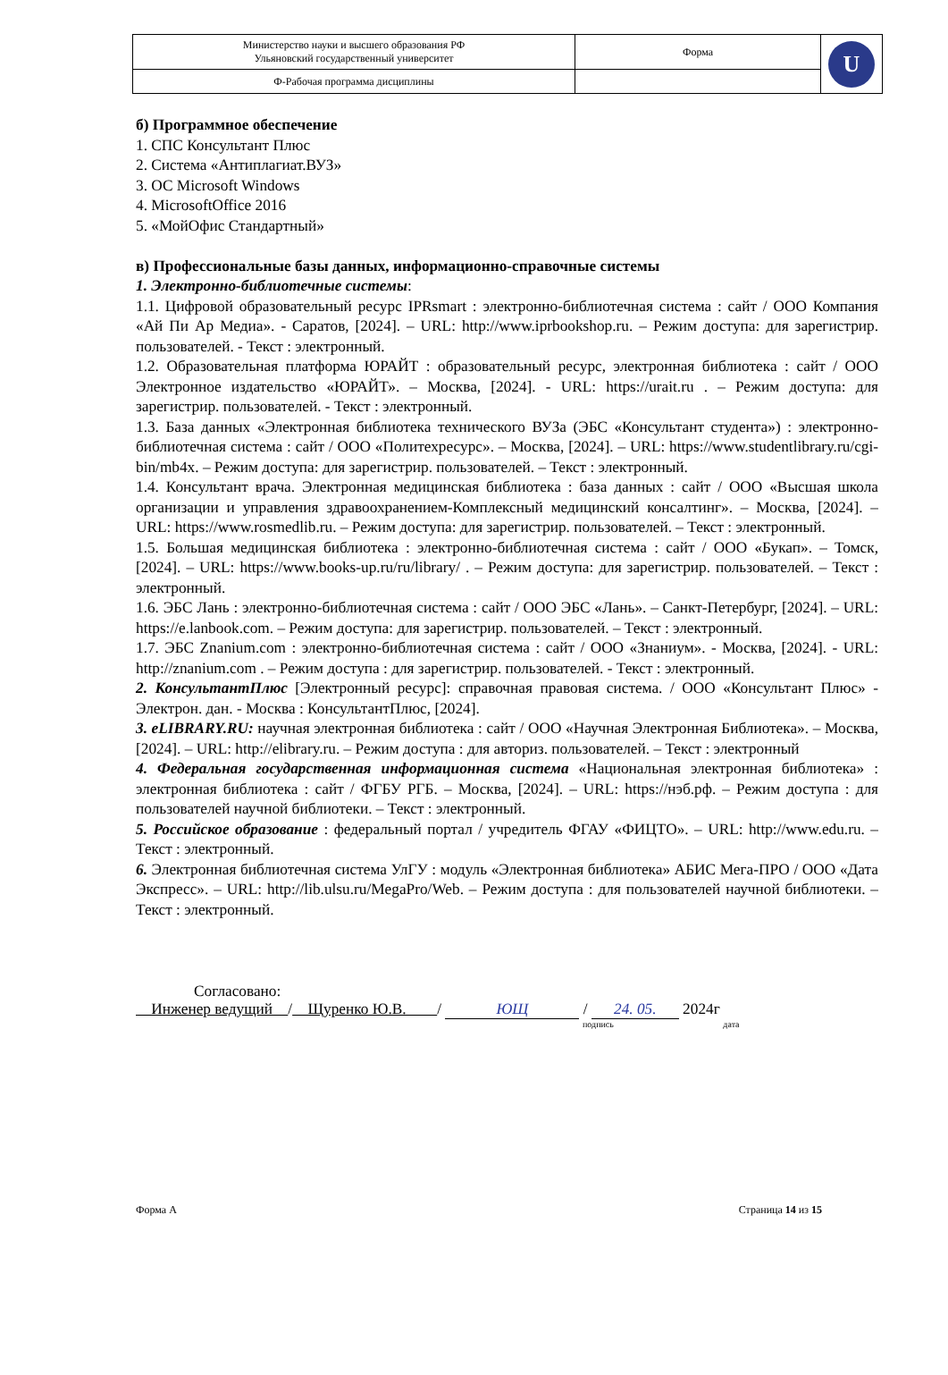| Министерство науки и высшего образования РФ Ульяновский государственный университет | Форма | U |
| Ф-Рабочая программа дисциплины | | |
б) Программное обеспечение
1. СПС Консультант Плюс
2. Система «Антиплагиат.ВУЗ»
3. ОС Microsoft Windows
4. MicrosoftOffice 2016
5. «МойОфис Стандартный»
в) Профессиональные базы данных, информационно-справочные системы
1. Электронно-библиотечные системы:
1.1. Цифровой образовательный ресурс IPRsmart : электронно-библиотечная система : сайт / ООО Компания «Ай Пи Ар Медиа». - Саратов, [2024]. – URL: http://www.iprbookshop.ru. – Режим доступа: для зарегистрир. пользователей. - Текст : электронный.
1.2. Образовательная платформа ЮРАЙТ : образовательный ресурс, электронная библиотека : сайт / ООО Электронное издательство «ЮРАЙТ». – Москва, [2024]. - URL: https://urait.ru . – Режим доступа: для зарегистрир. пользователей. - Текст : электронный.
1.3. База данных «Электронная библиотека технического ВУЗа (ЭБС «Консультант студента») : электронно-библиотечная система : сайт / ООО «Политехресурс». – Москва, [2024]. – URL: https://www.studentlibrary.ru/cgi-bin/mb4x. – Режим доступа: для зарегистрир. пользователей. – Текст : электронный.
1.4. Консультант врача. Электронная медицинская библиотека : база данных : сайт / ООО «Высшая школа организации и управления здравоохранением-Комплексный медицинский консалтинг». – Москва, [2024]. – URL: https://www.rosmedlib.ru. – Режим доступа: для зарегистрир. пользователей. – Текст : электронный.
1.5. Большая медицинская библиотека : электронно-библиотечная система : сайт / ООО «Букап». – Томск, [2024]. – URL: https://www.books-up.ru/ru/library/ . – Режим доступа: для зарегистрир. пользователей. – Текст : электронный.
1.6. ЭБС Лань : электронно-библиотечная система : сайт / ООО ЭБС «Лань». – Санкт-Петербург, [2024]. – URL: https://e.lanbook.com. – Режим доступа: для зарегистрир. пользователей. – Текст : электронный.
1.7. ЭБС Znanium.com : электронно-библиотечная система : сайт / ООО «Знаниум». - Москва, [2024]. - URL: http://znanium.com . – Режим доступа : для зарегистрир. пользователей. - Текст : электронный.
2. КонсультантПлюс [Электронный ресурс]: справочная правовая система. / ООО «Консультант Плюс» - Электрон. дан. - Москва : КонсультантПлюс, [2024].
3. eLIBRARY.RU: научная электронная библиотека : сайт / ООО «Научная Электронная Библиотека». – Москва, [2024]. – URL: http://elibrary.ru. – Режим доступа : для авториз. пользователей. – Текст : электронный
4. Федеральная государственная информационная система «Национальная электронная библиотека» : электронная библиотека : сайт / ФГБУ РГБ. – Москва, [2024]. – URL: https://нэб.рф. – Режим доступа : для пользователей научной библиотеки. – Текст : электронный.
5. Российское образование : федеральный портал / учредитель ФГАУ «ФИЦТО». – URL: http://www.edu.ru. – Текст : электронный.
6. Электронная библиотечная система УлГУ : модуль «Электронная библиотека» АБИС Мега-ПРО / ООО «Дата Экспресс». – URL: http://lib.ulsu.ru/MegaPro/Web. – Режим доступа : для пользователей научной библиотеки. – Текст : электронный.
Согласовано:
Инженер ведущий / Щуренко Ю.В. / ЮЩ / 24. 05. 2024г
подпись дата
Форма А Страница 14 из 15